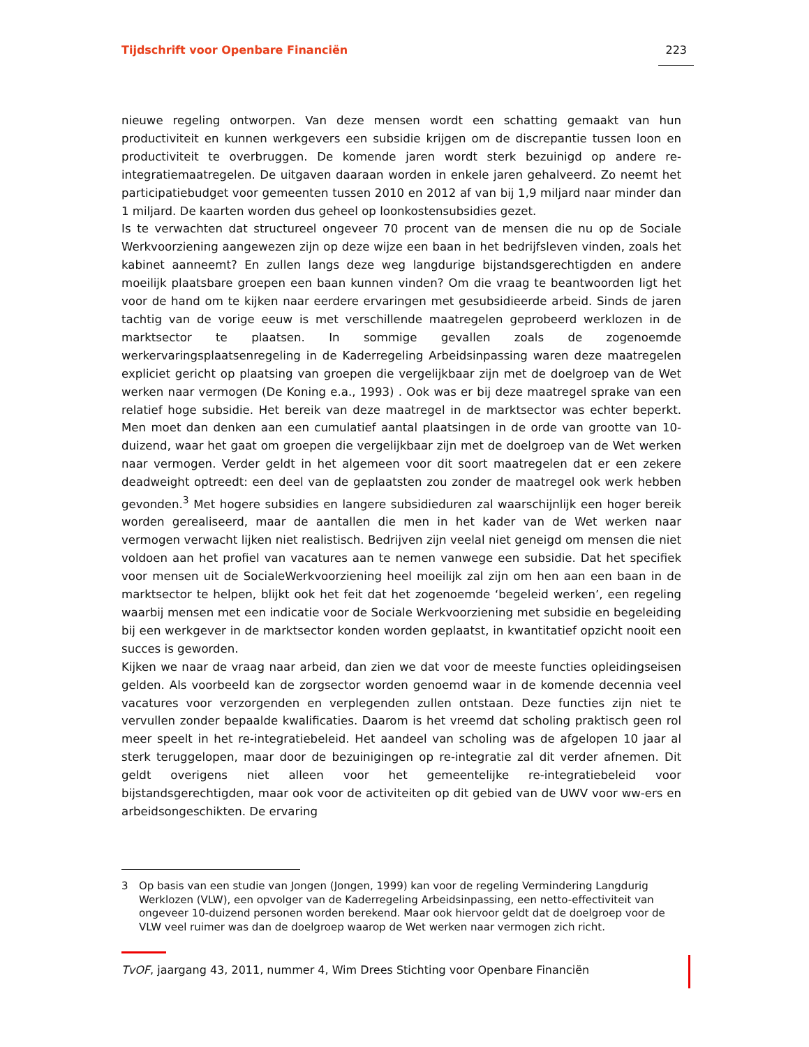Tijdschrift voor Openbare Financiën 223
nieuwe regeling ontworpen. Van deze mensen wordt een schatting gemaakt van hun productiviteit en kunnen werkgevers een subsidie krijgen om de discrepantie tussen loon en productiviteit te overbruggen. De komende jaren wordt sterk bezuinigd op andere re-integratiemaatregelen. De uitgaven daaraan worden in enkele jaren gehalveerd. Zo neemt het participatiebudget voor gemeenten tussen 2010 en 2012 af van bij 1,9 miljard naar minder dan 1 miljard. De kaarten worden dus geheel op loonkostensubsidies gezet.
Is te verwachten dat structureel ongeveer 70 procent van de mensen die nu op de Sociale Werkvoorziening aangewezen zijn op deze wijze een baan in het bedrijfsleven vinden, zoals het kabinet aanneemt? En zullen langs deze weg langdurige bijstandsgerechtigden en andere moeilijk plaatsbare groepen een baan kunnen vinden? Om die vraag te beantwoorden ligt het voor de hand om te kijken naar eerdere ervaringen met gesubsidieerde arbeid. Sinds de jaren tachtig van de vorige eeuw is met verschillende maatregelen geprobeerd werklozen in de marktsector te plaatsen. In sommige gevallen zoals de zogenoemde werkervaringsplaatsenregeling in de Kaderregeling Arbeidsinpassing waren deze maatregelen expliciet gericht op plaatsing van groepen die vergelijkbaar zijn met de doelgroep van de Wet werken naar vermogen (De Koning e.a., 1993) . Ook was er bij deze maatregel sprake van een relatief hoge subsidie. Het bereik van deze maatregel in de marktsector was echter beperkt. Men moet dan denken aan een cumulatief aantal plaatsingen in de orde van grootte van 10-duizend, waar het gaat om groepen die vergelijkbaar zijn met de doelgroep van de Wet werken naar vermogen. Verder geldt in het algemeen voor dit soort maatregelen dat er een zekere deadweight optreedt: een deel van de geplaatsten zou zonder de maatregel ook werk hebben gevonden.<sup>3</sup> Met hogere subsidies en langere subsidieduren zal waarschijnlijk een hoger bereik worden gerealiseerd, maar de aantallen die men in het kader van de Wet werken naar vermogen verwacht lijken niet realistisch. Bedrijven zijn veelal niet geneigd om mensen die niet voldoen aan het profiel van vacatures aan te nemen vanwege een subsidie. Dat het specifiek voor mensen uit de SocialeWerkvoorziening heel moeilijk zal zijn om hen aan een baan in de marktsector te helpen, blijkt ook het feit dat het zogenoemde ‘begeleid werken’, een regeling waarbij mensen met een indicatie voor de Sociale Werkvoorziening met subsidie en begeleiding bij een werkgever in de marktsector konden worden geplaatst, in kwantitatief opzicht nooit een succes is geworden.
Kijken we naar de vraag naar arbeid, dan zien we dat voor de meeste functies opleidingseisen gelden. Als voorbeeld kan de zorgsector worden genoemd waar in de komende decennia veel vacatures voor verzorgenden en verplegenden zullen ontstaan. Deze functies zijn niet te vervullen zonder bepaalde kwalificaties. Daarom is het vreemd dat scholing praktisch geen rol meer speelt in het re-integratiebeleid. Het aandeel van scholing was de afgelopen 10 jaar al sterk teruggelopen, maar door de bezuinigingen op re-integratie zal dit verder afnemen. Dit geldt overigens niet alleen voor het gemeentelijke re-integratiebeleid voor bijstandsgerechtigden, maar ook voor de activiteiten op dit gebied van de UWV voor ww-ers en arbeidsongeschikten. De ervaring
3 Op basis van een studie van Jongen (Jongen, 1999) kan voor de regeling Vermindering Langdurig Werklozen (VLW), een opvolger van de Kaderregeling Arbeidsinpassing, een netto-effectiviteit van ongeveer 10-duizend personen worden berekend. Maar ook hiervoor geldt dat de doelgroep voor de VLW veel ruimer was dan de doelgroep waarop de Wet werken naar vermogen zich richt.
TvOF, jaargang 43, 2011, nummer 4, Wim Drees Stichting voor Openbare Financiën